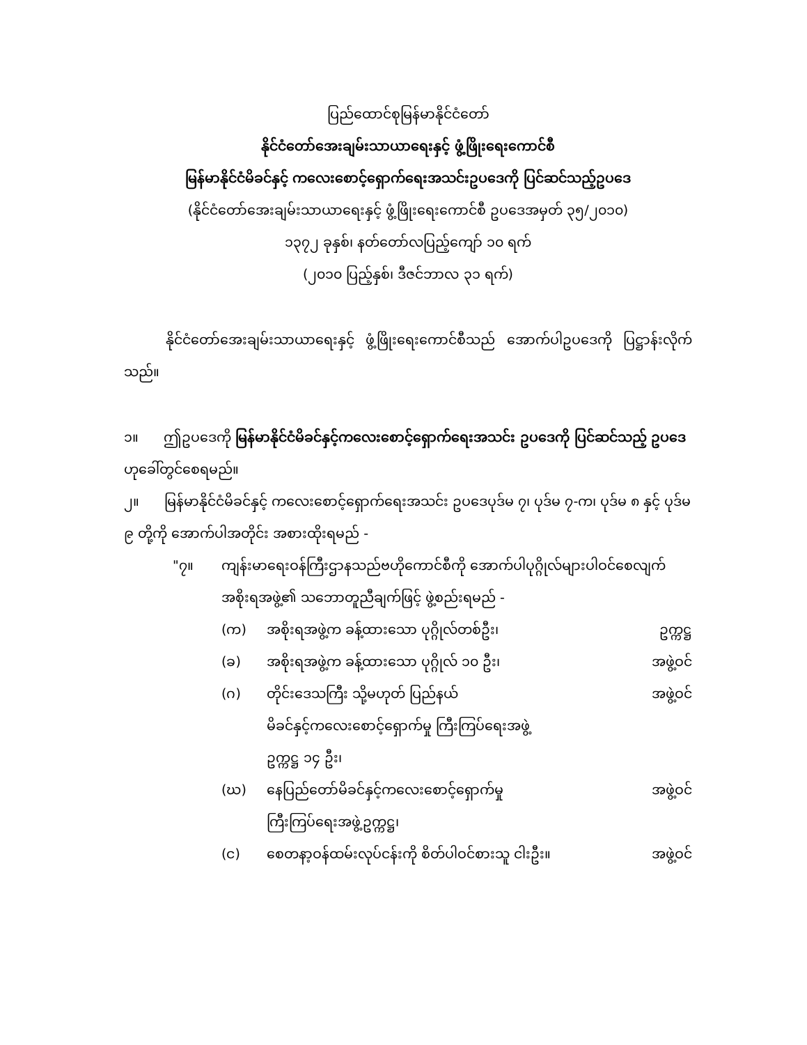ပြည်ထောင်စုမြန်မာနိုင်ငံတော်
နိုင်ငံတော်အေးချမ်းသာယာရေးနှင့် ဖွံ့ဖြိုးရေးကောင်စီ
မြန်မာနိုင်ငံမိခင်နှင့် ကလေးစောင့်ရှောက်ရေးအသင်းဥပဒေကို ပြင်ဆင်သည့်ဥပဒေ
(နိုင်ငံတော်အေးချမ်းသာယာရေးနှင့် ဖွံ့ဖြိုးရေးကောင်စီ ဥပဒေအမှတ် ၃၅/၂၀၁၀)
၁၃၇၂ ခုနှစ်၊ နတ်တော်လပြည့်ကျော် ၁၀ ရက်
(၂၀၁၀ ပြည့်နှစ်၊ ဒီဇင်ဘာလ ၃၁ ရက်)
နိုင်ငံတော်အေးချမ်းသာယာရေးနှင့် ဖွံ့ဖြိုးရေးကောင်စီသည် အောက်ပါဥပဒေကို ပြဋ္ဌာန်းလိုက်သည်။
၁။ ဤဥပဒေကို မြန်မာနိုင်ငံမိခင်နှင့်ကလေးစောင့်ရှောက်ရေးအသင်း ဥပဒေကို ပြင်ဆင်သည့် ဥပဒေ ဟုခေါ်တွင်စေရမည်။
၂။ မြန်မာနိုင်ငံမိခင်နှင့် ကလေးစောင့်ရှောက်ရေးအသင်း ဥပဒေပုဒ်မ ၇၊ ပုဒ်မ ၇-က၊ ပုဒ်မ ၈ နှင့် ပုဒ်မ ၉ တို့ကို အောက်ပါအတိုင်း အစားထိုးရမည် -
"၇။ ကျန်းမာရေးဝန်ကြီးဌာနသည်ဗဟိုကောင်စီကို အောက်ပါပုဂ္ဂိုလ်များပါဝင်စေလျက် အစိုးရအဖွဲ့၏ သဘောတူညီချက်ဖြင့် ဖွဲ့စည်းရမည် -
(က) အစိုးရအဖွဲ့က ခန့်ထားသော ပုဂ္ဂိုလ်တစ်ဦး၊ ဥက္ကဋ္ဌ
(ခ) အစိုးရအဖွဲ့က ခန့်ထားသော ပုဂ္ဂိုလ် ၁၀ ဦး၊ အဖွဲ့ဝင်
(ဂ) တိုင်းဒေသကြီး သို့မဟုတ် ပြည်နယ်
မိခင်နှင့်ကလေးစောင့်ရှောက်မှု ကြီးကြပ်ရေးအဖွဲ့
ဥက္ကဋ္ဌ ၁၄ ဦး၊ အဖွဲ့ဝင်
(ဃ) နေပြည်တော်မိခင်နှင့်ကလေးစောင့်ရှောက်မှု
ကြီးကြပ်ရေးအဖွဲ့ဥက္ကဋ္ဌ၊ အဖွဲ့ဝင်
(င) စေတနာ့ဝန်ထမ်းလုပ်ငန်းကို စိတ်ပါဝင်စားသူ ငါးဦး။ အဖွဲ့ဝင်